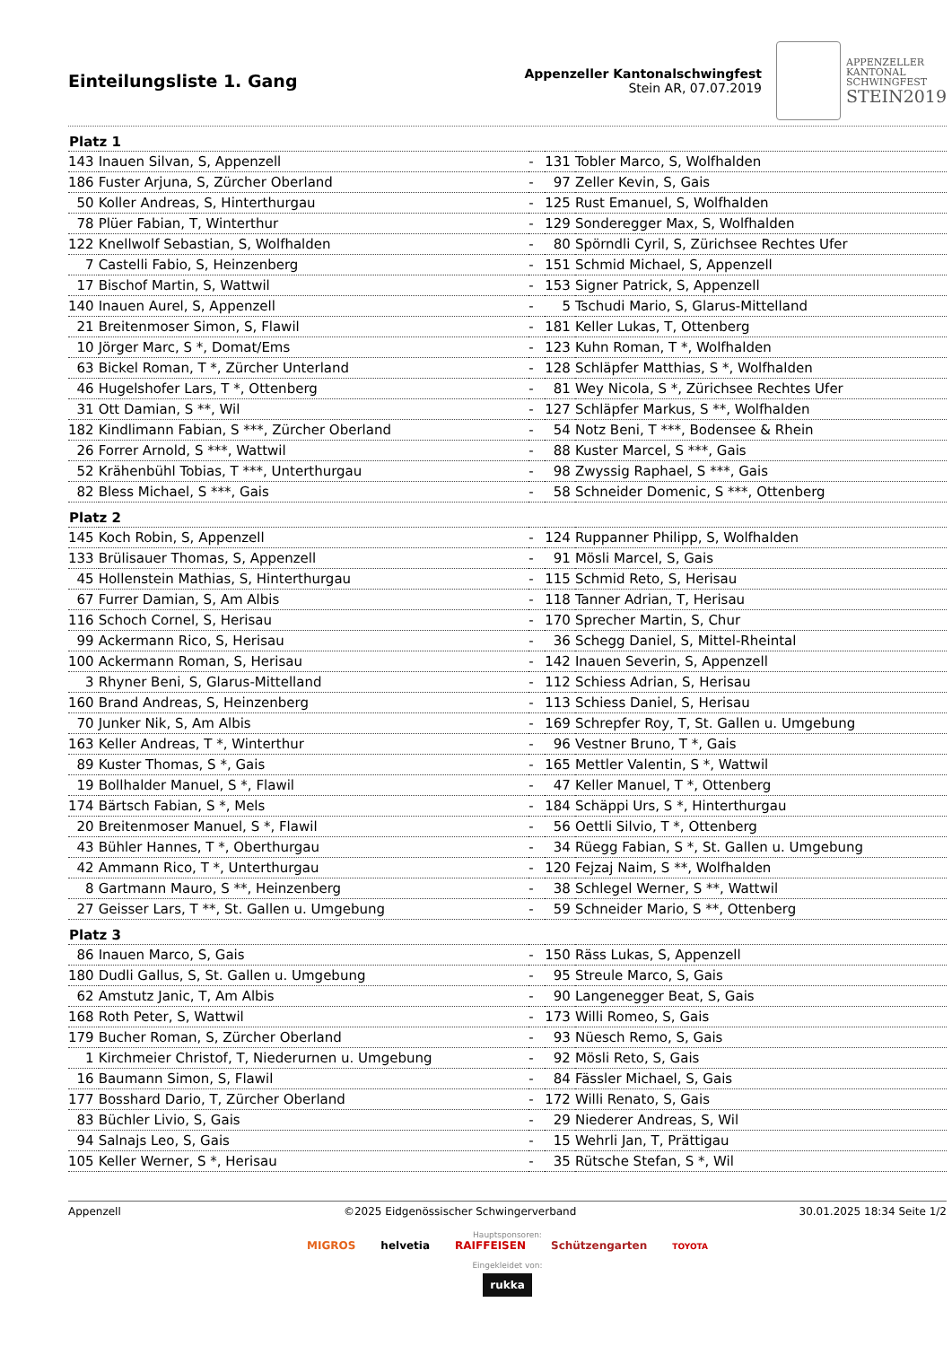Einteilungsliste 1. Gang
Appenzeller Kantonalschwingfest
Stein AR, 07.07.2019
APPENZELLER
KANTONAL
SCHWINGFEST
STEIN2019
| Platz 1 | | | | |
| --- | --- | --- | --- | --- |
| 143 | Inauen Silvan, S, Appenzell | - | 131 | Tobler Marco, S, Wolfhalden |
| 186 | Fuster Arjuna, S, Zürcher Oberland | - | 97 | Zeller Kevin, S, Gais |
| 50 | Koller Andreas, S, Hinterthurgau | - | 125 | Rust Emanuel, S, Wolfhalden |
| 78 | Plüer Fabian, T, Winterthur | - | 129 | Sonderegger Max, S, Wolfhalden |
| 122 | Knellwolf Sebastian, S, Wolfhalden | - | 80 | Spörndli Cyril, S, Zürichsee Rechtes Ufer |
| 7 | Castelli Fabio, S, Heinzenberg | - | 151 | Schmid Michael, S, Appenzell |
| 17 | Bischof Martin, S, Wattwil | - | 153 | Signer Patrick, S, Appenzell |
| 140 | Inauen Aurel, S, Appenzell | - | 5 | Tschudi Mario, S, Glarus-Mittelland |
| 21 | Breitenmoser Simon, S, Flawil | - | 181 | Keller Lukas, T, Ottenberg |
| 10 | Jörger Marc, S *, Domat/Ems | - | 123 | Kuhn Roman, T *, Wolfhalden |
| 63 | Bickel Roman, T *, Zürcher Unterland | - | 128 | Schläpfer Matthias, S *, Wolfhalden |
| 46 | Hugelshofer Lars, T *, Ottenberg | - | 81 | Wey Nicola, S *, Zürichsee Rechtes Ufer |
| 31 | Ott Damian, S **, Wil | - | 127 | Schläpfer Markus, S **, Wolfhalden |
| 182 | Kindlimann Fabian, S ***, Zürcher Oberland | - | 54 | Notz Beni, T ***, Bodensee & Rhein |
| 26 | Forrer Arnold, S ***, Wattwil | - | 88 | Kuster Marcel, S ***, Gais |
| 52 | Krähenbühl Tobias, T ***, Unterthurgau | - | 98 | Zwyssig Raphael, S ***, Gais |
| 82 | Bless Michael, S ***, Gais | - | 58 | Schneider Domenic, S ***, Ottenberg |
| Platz 2 | | | | |
| 145 | Koch Robin, S, Appenzell | - | 124 | Ruppanner Philipp, S, Wolfhalden |
| 133 | Brülisauer Thomas, S, Appenzell | - | 91 | Mösli Marcel, S, Gais |
| 45 | Hollenstein Mathias, S, Hinterthurgau | - | 115 | Schmid Reto, S, Herisau |
| 67 | Furrer Damian, S, Am Albis | - | 118 | Tanner Adrian, T, Herisau |
| 116 | Schoch Cornel, S, Herisau | - | 170 | Sprecher Martin, S, Chur |
| 99 | Ackermann Rico, S, Herisau | - | 36 | Schegg Daniel, S, Mittel-Rheintal |
| 100 | Ackermann Roman, S, Herisau | - | 142 | Inauen Severin, S, Appenzell |
| 3 | Rhyner Beni, S, Glarus-Mittelland | - | 112 | Schiess Adrian, S, Herisau |
| 160 | Brand Andreas, S, Heinzenberg | - | 113 | Schiess Daniel, S, Herisau |
| 70 | Junker Nik, S, Am Albis | - | 169 | Schrepfer Roy, T, St. Gallen u. Umgebung |
| 163 | Keller Andreas, T *, Winterthur | - | 96 | Vestner Bruno, T *, Gais |
| 89 | Kuster Thomas, S *, Gais | - | 165 | Mettler Valentin, S *, Wattwil |
| 19 | Bollhalder Manuel, S *, Flawil | - | 47 | Keller Manuel, T *, Ottenberg |
| 174 | Bärtsch Fabian, S *, Mels | - | 184 | Schäppi Urs, S *, Hinterthurgau |
| 20 | Breitenmoser Manuel, S *, Flawil | - | 56 | Oettli Silvio, T *, Ottenberg |
| 43 | Bühler Hannes, T *, Oberthurgau | - | 34 | Rüegg Fabian, S *, St. Gallen u. Umgebung |
| 42 | Ammann Rico, T *, Unterthurgau | - | 120 | Fejzaj Naim, S **, Wolfhalden |
| 8 | Gartmann Mauro, S **, Heinzenberg | - | 38 | Schlegel Werner, S **, Wattwil |
| 27 | Geisser Lars, T **, St. Gallen u. Umgebung | - | 59 | Schneider Mario, S **, Ottenberg |
| Platz 3 | | | | |
| 86 | Inauen Marco, S, Gais | - | 150 | Räss Lukas, S, Appenzell |
| 180 | Dudli Gallus, S, St. Gallen u. Umgebung | - | 95 | Streule Marco, S, Gais |
| 62 | Amstutz Janic, T, Am Albis | - | 90 | Langenegger Beat, S, Gais |
| 168 | Roth Peter, S, Wattwil | - | 173 | Willi Romeo, S, Gais |
| 179 | Bucher Roman, S, Zürcher Oberland | - | 93 | Nüesch Remo, S, Gais |
| 1 | Kirchmeier Christof, T, Niederurnen u. Umgebung | - | 92 | Mösli Reto, S, Gais |
| 16 | Baumann Simon, S, Flawil | - | 84 | Fässler Michael, S, Gais |
| 177 | Bosshard Dario, T, Zürcher Oberland | - | 172 | Willi Renato, S, Gais |
| 83 | Büchler Livio, S, Gais | - | 29 | Niederer Andreas, S, Wil |
| 94 | Salnajs Leo, S, Gais | - | 15 | Wehrli Jan, T, Prättigau |
| 105 | Keller Werner, S *, Herisau | - | 35 | Rütsche Stefan, S *, Wil |
Appenzell ©2025 Eidgenössischer Schwingerverband 30.01.2025 18:34 Seite 1/2
Hauptsponsoren:
MIGROS helvetia RAIFFEISEN Schützengarten TOYOTA
Eingekleidet von:
rukka